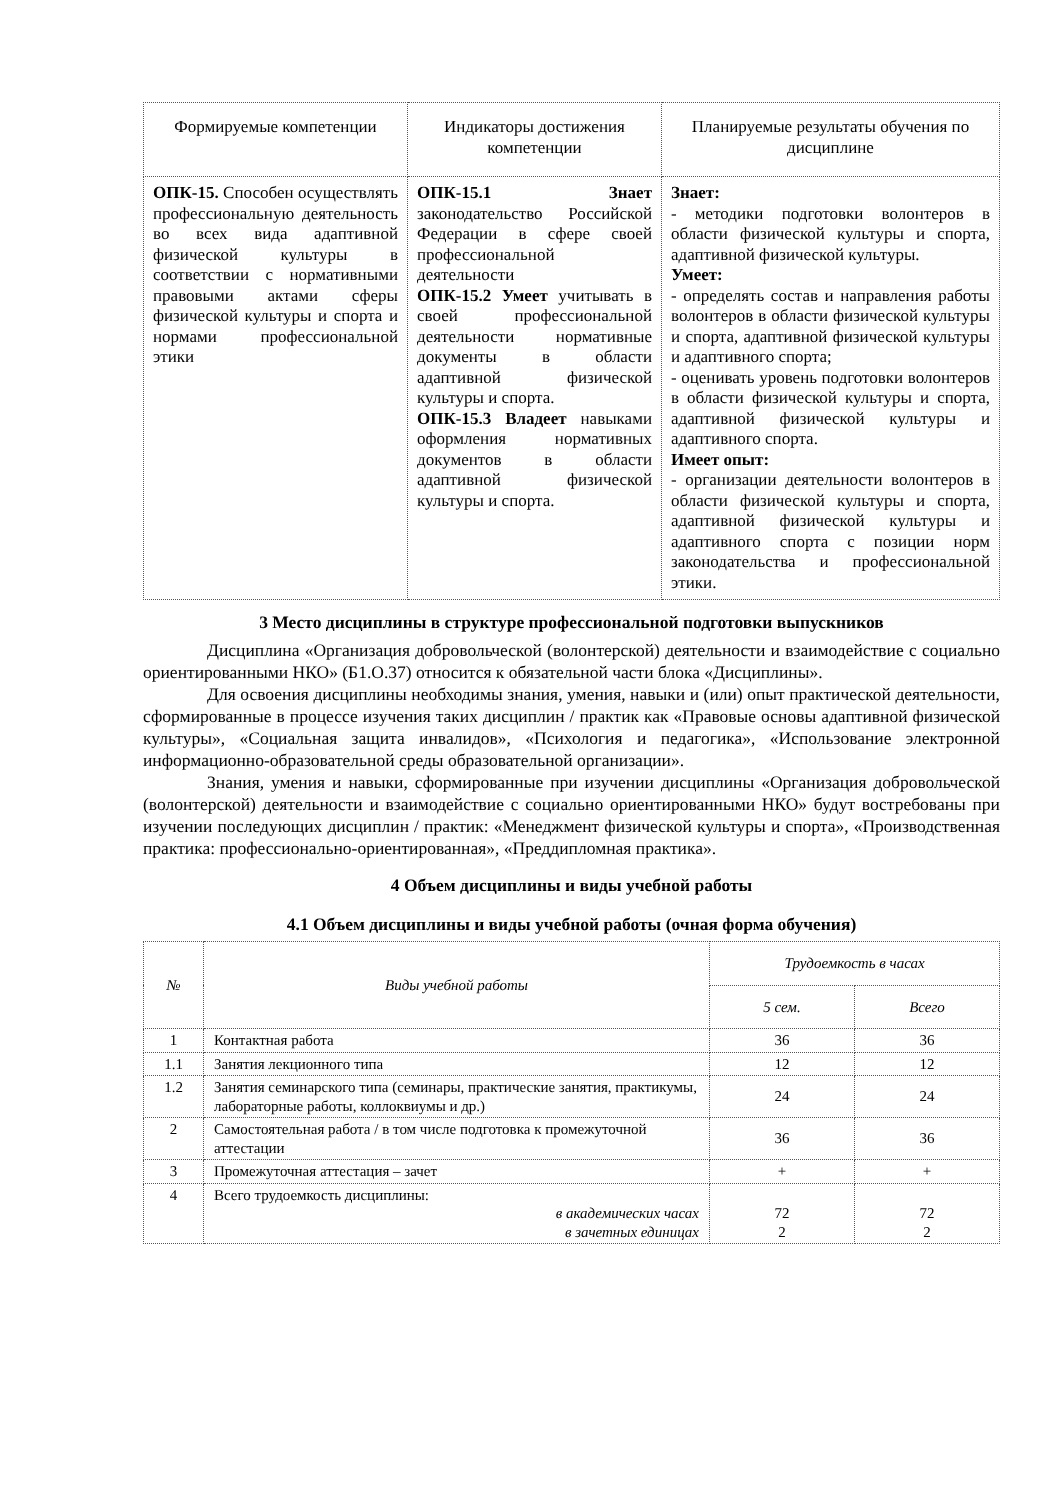| Формируемые компетенции | Индикаторы достижения компетенции | Планируемые результаты обучения по дисциплине |
| --- | --- | --- |
| ОПК-15. Способен осуществлять профессиональную деятельность во всех вида адаптивной физической культуры в соответствии с нормативными правовыми актами сферы физической культуры и спорта и нормами профессиональной этики | ОПК-15.1 Знает законодательство Российской Федерации в сфере своей профессиональной деятельности ОПК-15.2 Умеет учитывать в своей профессиональной деятельности нормативные документы в области адаптивной физической культуры и спорта. ОПК-15.3 Владеет навыками оформления нормативных документов в области адаптивной физической культуры и спорта. | Знает: - методики подготовки волонтеров в области физической культуры и спорта, адаптивной физической культуры. Умеет: - определять состав и направления работы волонтеров в области физической культуры и спорта, адаптивной физической культуры и адаптивного спорта; - оценивать уровень подготовки волонтеров в области физической культуры и спорта, адаптивной физической культуры и адаптивного спорта. Имеет опыт: - организации деятельности волонтеров в области физической культуры и спорта, адаптивной физической культуры и адаптивного спорта с позиции норм законодательства и профессиональной этики. |
3 Место дисциплины в структуре профессиональной подготовки выпускников
Дисциплина «Организация добровольческой (волонтерской) деятельности и взаимодействие с социально ориентированными НКО» (Б1.О.37) относится к обязательной части блока «Дисциплины».
Для освоения дисциплины необходимы знания, умения, навыки и (или) опыт практической деятельности, сформированные в процессе изучения таких дисциплин / практик как «Правовые основы адаптивной физической культуры», «Социальная защита инвалидов», «Психология и педагогика», «Использование электронной информационно-образовательной среды образовательной организации».
Знания, умения и навыки, сформированные при изучении дисциплины «Организация добровольческой (волонтерской) деятельности и взаимодействие с социально ориентированными НКО» будут востребованы при изучении последующих дисциплин / практик: «Менеджмент физической культуры и спорта», «Производственная практика: профессионально-ориентированная», «Преддипломная практика».
4 Объем дисциплины и виды учебной работы
4.1 Объем дисциплины и виды учебной работы (очная форма обучения)
| № | Виды учебной работы | Трудоемкость в часах | |
| --- | --- | --- | --- |
| | | 5 сем. | Всего |
| 1 | Контактная работа | 36 | 36 |
| 1.1 | Занятия лекционного типа | 12 | 12 |
| 1.2 | Занятия семинарского типа (семинары, практические занятия, практикумы, лабораторные работы, коллоквиумы и др.) | 24 | 24 |
| 2 | Самостоятельная работа / в том числе подготовка к промежуточной аттестации | 36 | 36 |
| 3 | Промежуточная аттестация – зачет | + | + |
| 4 | Всего трудоемкость дисциплины: в академических часах в зачетных единицах | 72 2 | 72 2 |